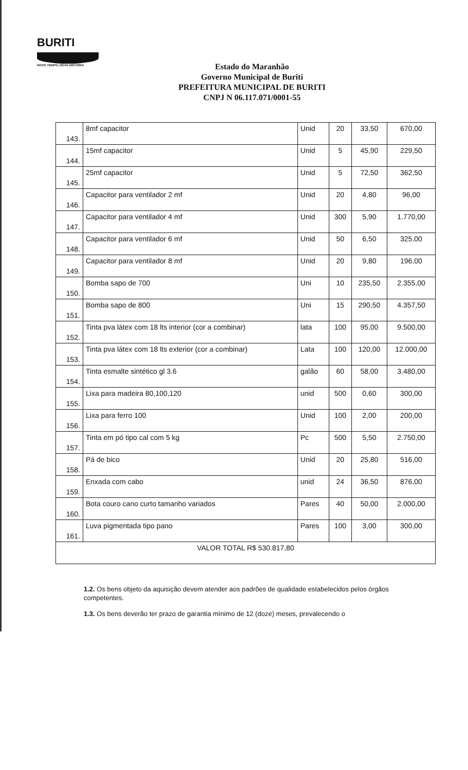BURITI
NOVO TEMPO, NOVA HISTÓRIA
Estado do Maranhão
Governo Municipal de Buriti
PREFEITURA MUNICIPAL DE BURITI
CNPJ N 06.117.071/0001-55
| 143. | 8mf capacitor | Unid | 20 | 33,50 | 670,00 |
| 144. | 15mf capacitor | Unid | 5 | 45,90 | 229,50 |
| 145. | 25mf capacitor | Unid | 5 | 72,50 | 362,50 |
| 146. | Capacitor para ventilador 2 mf | Unid | 20 | 4,80 | 96,00 |
| 147. | Capacitor para ventilador 4 mf | Unid | 300 | 5,90 | 1.770,00 |
| 148. | Capacitor para ventilador 6 mf | Unid | 50 | 6,50 | 325,00 |
| 149. | Capacitor para ventilador 8 mf | Unid | 20 | 9,80 | 196,00 |
| 150. | Bomba sapo de 700 | Uni | 10 | 235,50 | 2.355,00 |
| 151. | Bomba sapo de 800 | Uni | 15 | 290,50 | 4.357,50 |
| 152. | Tinta pva látex com 18 lts interior (cor a combinar) | lata | 100 | 95,00 | 9.500,00 |
| 153. | Tinta pva látex com 18 lts exterior (cor a combinar) | Lata | 100 | 120,00 | 12.000,00 |
| 154. | Tinta esmalte sintético gl 3.6 | galão | 60 | 58,00 | 3.480,00 |
| 155. | Lixa para madeira 80,100,120 | unid | 500 | 0,60 | 300,00 |
| 156. | Lixa para ferro 100 | Unid | 100 | 2,00 | 200,00 |
| 157. | Tinta em pó tipo cal com 5 kg | Pc | 500 | 5,50 | 2.750,00 |
| 158. | Pá de bico | Unid | 20 | 25,80 | 516,00 |
| 159. | Enxada com cabo | unid | 24 | 36,50 | 876,00 |
| 160. | Bota couro cano curto tamanho variados | Pares | 40 | 50,00 | 2.000,00 |
| 161. | Luva pigmentada tipo pano | Pares | 100 | 3,00 | 300,00 |
| VALOR TOTAL R$ 530.817,80 | | | | | |
1.2. Os bens objeto da aquisição devem atender aos padrões de qualidade estabelecidos pelos órgãos competentes.
1.3. Os bens deverão ter prazo de garantia mínimo de 12 (doze) meses, prevalecendo o